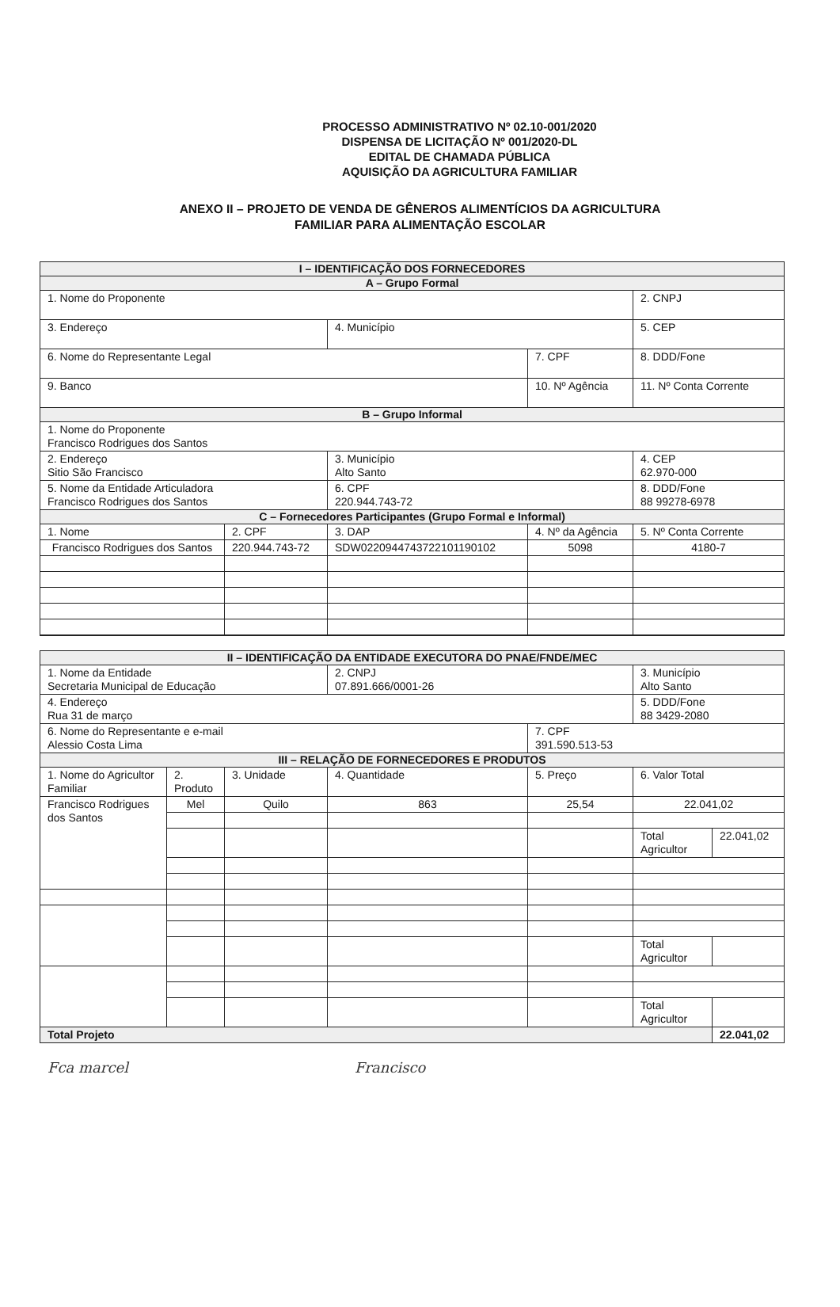PROCESSO ADMINISTRATIVO Nº 02.10-001/2020
DISPENSA DE LICITAÇÃO Nº 001/2020-DL
EDITAL DE CHAMADA PÚBLICA
AQUISIÇÃO DA AGRICULTURA FAMILIAR
ANEXO II – PROJETO DE VENDA DE GÊNEROS ALIMENTÍCIOS DA AGRICULTURA
FAMILIAR PARA ALIMENTAÇÃO ESCOLAR
| I – IDENTIFICAÇÃO DOS FORNECEDORES | | | | |
| --- | --- | --- | --- | --- |
| A – Grupo Formal | | | | |
| 1. Nome do Proponente | | | | 2. CNPJ |
| 3. Endereço | | 4. Município | | 5. CEP |
| 6. Nome do Representante Legal | | | 7. CPF | 8. DDD/Fone |
| 9. Banco | | | 10. Nº Agência | 11. Nº Conta Corrente |
| B – Grupo Informal | | | | |
| 1. Nome do Proponente Francisco Rodrigues dos Santos | | | | |
| 2. Endereço Sitio São Francisco | | 3. Município Alto Santo | | 4. CEP 62.970-000 |
| 5. Nome da Entidade Articuladora Francisco Rodrigues dos Santos | | 6. CPF 220.944.743-72 | | 8. DDD/Fone 88 99278-6978 |
| C – Fornecedores Participantes (Grupo Formal e Informal) | | | | |
| 1. Nome | 2. CPF | 3. DAP | 4. Nº da Agência | 5. Nº Conta Corrente |
| Francisco Rodrigues dos Santos | 220.944.743-72 | SDW0220944743722101190102 | 5098 | 4180-7 |
| II – IDENTIFICAÇÃO DA ENTIDADE EXECUTORA DO PNAE/FNDE/MEC | | | | | | |
| --- | --- | --- | --- | --- | --- | --- |
| 1. Nome da Entidade Secretaria Municipal de Educação | | | 2. CNPJ 07.891.666/0001-26 | | 3. Município Alto Santo | |
| 4. Endereço Rua 31 de março | | | | | 5. DDD/Fone 88 3429-2080 | |
| 6. Nome do Representante e e-mail Alessio Costa Lima | | | | 7. CPF 391.590.513-53 | | |
| III – RELAÇÃO DE FORNECEDORES E PRODUTOS | | | | | | |
| 1. Nome do Agricultor Familiar | 2. Produto | 3. Unidade | 4. Quantidade | 5. Preço | 6. Valor Total | |
| Francisco Rodrigues dos Santos | Mel | Quilo | 863 | 25,54 | 22.041,02 | |
| | | | | | Total Agricultor | 22.041,02 |
| | | | | | Total Agricultor | |
| | | | | | Total Agricultor | |
| Total Projeto | | | | | | 22.041,02 |
Fca marcel Francisco